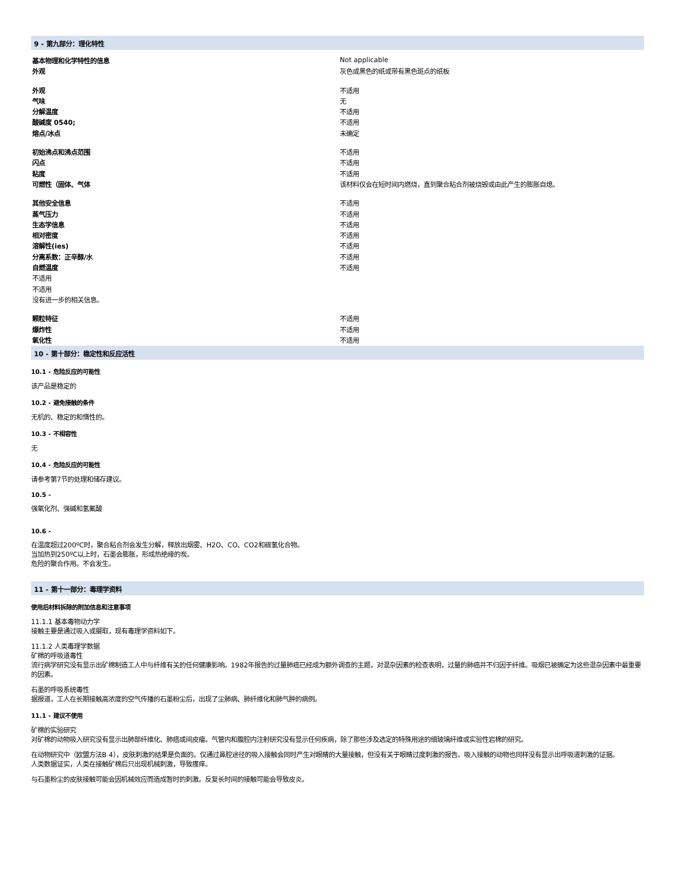9 - 第九部分：理化特性
| 基本物理和化学特性的信息 | Not applicable |
| 外观 | 灰色或黑色的纸或带有黑色斑点的纸板 |
| 外观 | 不适用 |
| 气味 | 无 |
| 分解温度 | 不适用 |
| 酸碱度 0540; | 不适用 |
| 熔点/冰点 | 未确定 |
| 初始沸点和沸点范围 | 不适用 |
| 闪点 | 不适用 |
| 粘度 | 不适用 |
| 可燃性（固体、气体 | 该材料仅会在短时间内燃烧，直到聚合粘合剂被烧毁或由此产生的膨胀自熄。 |
| 其他安全信息 | 不适用 |
| 蒸气压力 | 不适用 |
| 生态学信息 | 不适用 |
| 相对密度 | 不适用 |
| 溶解性(ies) | 不适用 |
| 分离系数：正辛醇/水 | 不适用 |
| 自燃温度 | 不适用 |
| 不适用 | |
| 不适用 | |
| 没有进一步的相关信息。 | |
| 颗粒特征 | 不适用 |
| 爆炸性 | 不适用 |
| 氧化性 | 不适用 |
10 - 第十部分：稳定性和反应活性
10.1 - 危险反应的可能性
该产品是稳定的
10.2 - 避免接触的条件
无机的、稳定的和惰性的。
10.3 - 不相容性
无
10.4 - 危险反应的可能性
请参考第7节的处理和储存建议。
10.5 -
强氧化剂、强碱和氢氟酸
10.6 -
在温度超过200ºC时，聚合粘合剂会发生分解，释放出烟雾、H2O、CO、CO2和碳氢化合物。
当加热到250ºC以上时，石墨会膨胀，形成热绝缘的炭。
危险的聚合作用。不会发生。
11 - 第十一部分：毒理学资料
使用后材料拆除的附加信息和注意事项
11.1.1 基本毒物动力学
接触主要是通过吸入或摄取，现有毒理学资料如下。
11.1.2 人类毒理学数据
矿棉的呼吸道毒性
流行病学研究没有显示出矿棉制造工人中与纤维有关的任何健康影响。1982年报告的过量肺癌已经成为额外调查的主题，对混杂因素的检查表明，过量的肺癌并不归因于纤维。吸烟已被确定为这些混杂因素中最重要的因素。
石墨的呼吸系统毒性
据报道，工人在长期接触高浓度的空气传播的石墨粉尘后，出现了尘肺病、肺纤维化和肺气肿的病例。
11.1 - 建议不使用
矿棉的实验研究
对矿棉的动物吸入研究没有显示出肺部纤维化、肺癌或间皮瘤。气管内和腹腔内注射研究没有显示任何疾病，除了那些涉及选定的特殊用途的细玻璃纤维或实验性岩棉的研究。
在动物研究中（欧盟方法B 4），皮肤刺激的结果是负面的。仅通过鼻腔途径的吸入接触会同时产生对眼睛的大量接触，但没有关于眼睛过度刺激的报告。吸入接触的动物也同样没有显示出呼吸道刺激的证据。
人类数据证实，人类在接触矿棉后只出现机械刺激，导致瘙痒。
与石墨粉尘的皮肤接触可能会因机械效应而造成暂时的刺激。反复长时间的接触可能会导致皮炎。